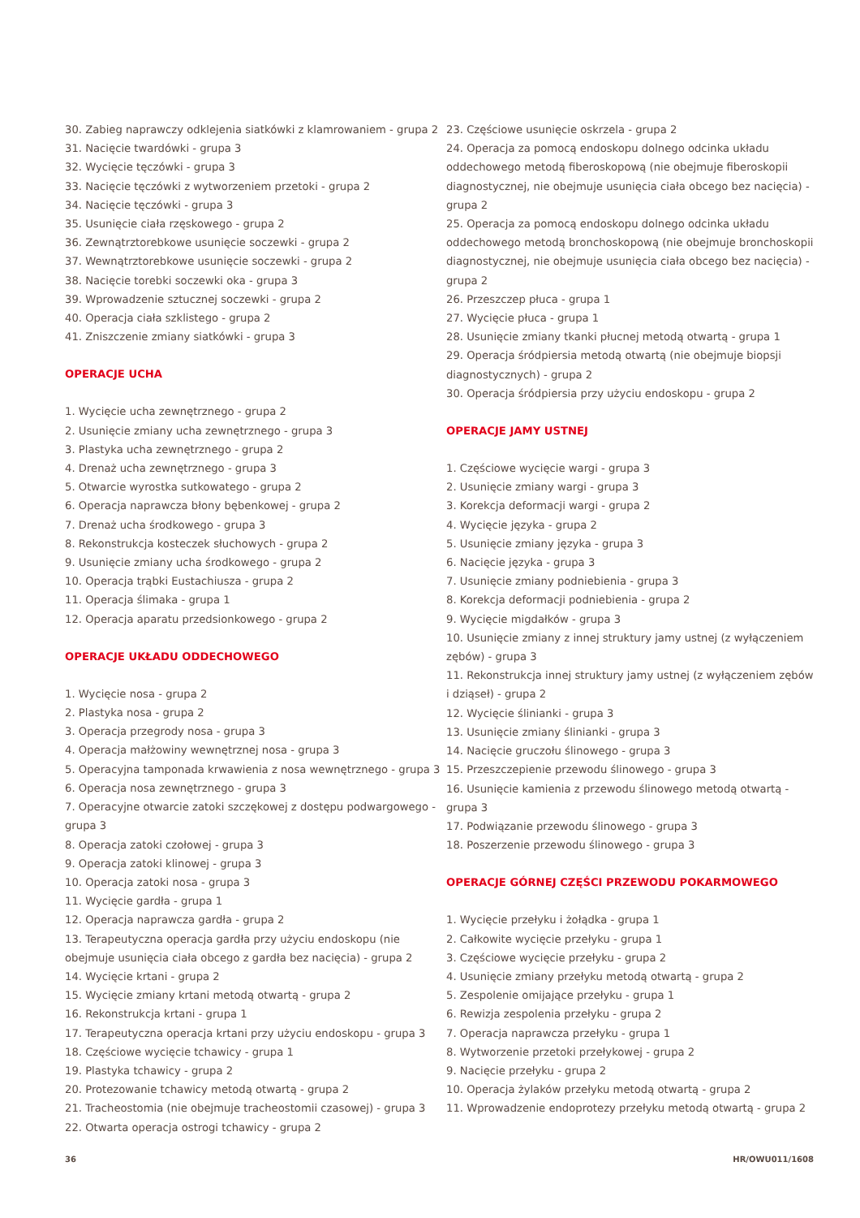30. Zabieg naprawczy odklejenia siatkówki z klamrowaniem - grupa 2
31. Nacięcie twardówki - grupa 3
32. Wycięcie tęczówki - grupa 3
33. Nacięcie tęczówki z wytworzeniem przetoki - grupa 2
34. Nacięcie tęczówki - grupa 3
35. Usunięcie ciała rzęskowego - grupa 2
36. Zewnątrztorebkowe usunięcie soczewki - grupa 2
37. Wewnątrztorebkowe usunięcie soczewki - grupa 2
38. Nacięcie torebki soczewki oka - grupa 3
39. Wprowadzenie sztucznej soczewki - grupa 2
40. Operacja ciała szklistego - grupa 2
41. Zniszczenie zmiany siatkówki - grupa 3
OPERACJE UCHA
1. Wycięcie ucha zewnętrznego - grupa 2
2. Usunięcie zmiany ucha zewnętrznego - grupa 3
3. Plastyka ucha zewnętrznego - grupa 2
4. Drenaż ucha zewnętrznego - grupa 3
5. Otwarcie wyrostka sutkowatego - grupa 2
6. Operacja naprawcza błony bębenkowej - grupa 2
7. Drenaż ucha środkowego - grupa 3
8. Rekonstrukcja kosteczek słuchowych - grupa 2
9. Usunięcie zmiany ucha środkowego - grupa 2
10. Operacja trąbki Eustachiusza - grupa 2
11. Operacja ślimaka - grupa 1
12. Operacja aparatu przedsionkowego - grupa 2
OPERACJE UKŁADU ODDECHOWEGO
1. Wycięcie nosa - grupa 2
2. Plastyka nosa - grupa 2
3. Operacja przegrody nosa - grupa 3
4. Operacja małżowiny wewnętrznej nosa - grupa 3
5. Operacyjna tamponada krwawienia z nosa wewnętrznego - grupa 3
6. Operacja nosa zewnętrznego - grupa 3
7. Operacyjne otwarcie zatoki szczękowej z dostępu podwargowego - grupa 3
8. Operacja zatoki czołowej - grupa 3
9. Operacja zatoki klinowej - grupa 3
10. Operacja zatoki nosa - grupa 3
11. Wycięcie gardła - grupa 1
12. Operacja naprawcza gardła - grupa 2
13. Terapeutyczna operacja gardła przy użyciu endoskopu (nie obejmuje usunięcia ciała obcego z gardła bez nacięcia) - grupa 2
14. Wycięcie krtani - grupa 2
15. Wycięcie zmiany krtani metodą otwartą - grupa 2
16. Rekonstrukcja krtani - grupa 1
17. Terapeutyczna operacja krtani przy użyciu endoskopu - grupa 3
18. Częściowe wycięcie tchawicy - grupa 1
19. Plastyka tchawicy - grupa 2
20. Protezowanie tchawicy metodą otwartą - grupa 2
21. Tracheostomia (nie obejmuje tracheostomii czasowej) - grupa 3
22. Otwarta operacja ostrogi tchawicy - grupa 2
23. Częściowe usunięcie oskrzela - grupa 2
24. Operacja za pomocą endoskopu dolnego odcinka układu oddechowego metodą fiberoskopową (nie obejmuje fiberoskopii diagnostycznej, nie obejmuje usunięcia ciała obcego bez nacięcia) - grupa 2
25. Operacja za pomocą endoskopu dolnego odcinka układu oddechowego metodą bronchoskopową (nie obejmuje bronchoskopii diagnostycznej, nie obejmuje usunięcia ciała obcego bez nacięcia) - grupa 2
26. Przeszczep płuca - grupa 1
27. Wycięcie płuca - grupa 1
28. Usunięcie zmiany tkanki płucnej metodą otwartą - grupa 1
29. Operacja śródpiersia metodą otwartą (nie obejmuje biopsji diagnostycznych) - grupa 2
30. Operacja śródpiersia przy użyciu endoskopu - grupa 2
OPERACJE JAMY USTNEJ
1. Częściowe wycięcie wargi - grupa 3
2. Usunięcie zmiany wargi - grupa 3
3. Korekcja deformacji wargi - grupa 2
4. Wycięcie języka - grupa 2
5. Usunięcie zmiany języka - grupa 3
6. Nacięcie języka - grupa 3
7. Usunięcie zmiany podniebienia - grupa 3
8. Korekcja deformacji podniebienia - grupa 2
9. Wycięcie migdałków - grupa 3
10. Usunięcie zmiany z innej struktury jamy ustnej (z wyłączeniem zębów) - grupa 3
11. Rekonstrukcja innej struktury jamy ustnej (z wyłączeniem zębów i dziąseł) - grupa 2
12. Wycięcie ślinianki - grupa 3
13. Usunięcie zmiany ślinianki - grupa 3
14. Nacięcie gruczołu ślinowego - grupa 3
15. Przeszczepienie przewodu ślinowego - grupa 3
16. Usunięcie kamienia z przewodu ślinowego metodą otwartą - grupa 3
17. Podwiązanie przewodu ślinowego - grupa 3
18. Poszerzenie przewodu ślinowego - grupa 3
OPERACJE GÓRNEJ CZĘŚCI PRZEWODU POKARMOWEGO
1. Wycięcie przełyku i żołądka - grupa 1
2. Całkowite wycięcie przełyku - grupa 1
3. Częściowe wycięcie przełyku - grupa 2
4. Usunięcie zmiany przełyku metodą otwartą - grupa 2
5. Zespolenie omijające przełyku - grupa 1
6. Rewizja zespolenia przełyku - grupa 2
7. Operacja naprawcza przełyku - grupa 1
8. Wytworzenie przetoki przełykowej - grupa 2
9. Nacięcie przełyku - grupa 2
10. Operacja żylaków przełyku metodą otwartą - grupa 2
11. Wprowadzenie endoprotezy przełyku metodą otwartą - grupa 2
36 HR/OWU011/1608